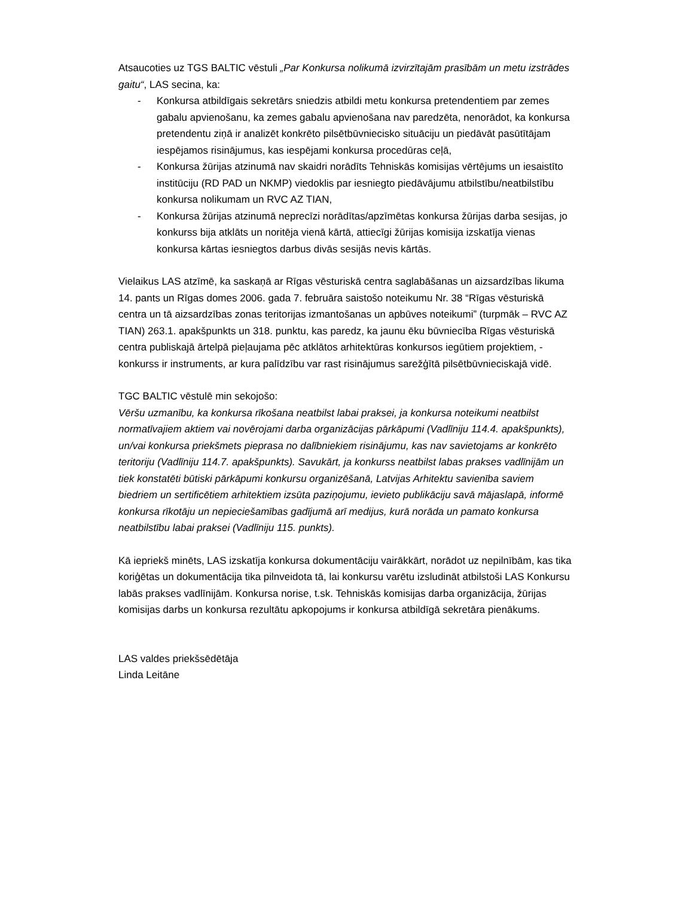Atsaucoties uz TGS BALTIC vēstuli „Par Konkursa nolikumā izvirzītajām prasībām un metu izstrādes gaitu“, LAS secina, ka:
- Konkursa atbildīgais sekretārs sniedzis atbildi metu konkursa pretendentiem par zemes gabalu apvienošanu, ka zemes gabalu apvienošana nav paredzēta, nenorādot, ka konkursa pretendentu ziņā ir analizēt konkrēto pilsētbūvniecisko situāciju un piedāvāt pasūtītājam iespējamos risinājumus, kas iespējami konkursa procedūras ceļā,
- Konkursa žūrijas atzinumā nav skaidri norādīts Tehniskās komisijas vērtējums un iesaistīto institūciju (RD PAD un NKMP) viedoklis par iesniegto piedāvājumu atbilstību/neatbilstību konkursa nolikumam un RVC AZ TIAN,
- Konkursa žūrijas atzinumā neprecīzi norādītas/apzīmētas konkursa žūrijas darba sesijas, jo konkurss bija atklāts un noritēja vienā kārtā, attiecīgi žūrijas komisija izskatīja vienas konkursa kārtas iesniegtos darbus divās sesijās nevis kārtās.
Vielaikus LAS atzīmē, ka saskaņā ar Rīgas vēsturiskā centra saglabāšanas un aizsardzības likuma 14. pants un Rīgas domes 2006. gada 7. februāra saistošo noteikumu Nr. 38 “Rīgas vēsturiskā centra un tā aizsardzības zonas teritorijas izmantošanas un apbūves noteikumi” (turpmāk – RVC AZ TIAN) 263.1. apakšpunkts un 318. punktu, kas paredz, ka jaunu ēku būvniecība Rīgas vēsturiskā centra publiskajā ārtelpā pieļaujama pēc atklātos arhitektūras konkursos iegūtiem projektiem, - konkurss ir instruments, ar kura palīdzību var rast risinājumus sarežģītā pilsētbūvnieciskajā vidē.
TGC BALTIC vēstulē min sekojošo:
Vēršu uzmanību, ka konkursa rīkošana neatbilst labai praksei, ja konkursa noteikumi neatbilst normatīvajiem aktiem vai novērojami darba organizācijas pārkāpumi (Vadlīniju 114.4. apakšpunkts), un/vai konkursa priekšmets pieprasa no dalībniekiem risinājumu, kas nav savietojams ar konkrēto teritoriju (Vadlīniju 114.7. apakšpunkts). Savukārt, ja konkurss neatbilst labas prakses vadlīnijām un tiek konstatēti būtiski pārkāpumi konkursu organizēšanā, Latvijas Arhitektu savienība saviem biedriem un sertificētiem arhitektiem izsūta paziņojumu, ievieto publikāciju savā mājaslapā, informē konkursa rīkotāju un nepieciešamības gadījumā arī medijus, kurā norāda un pamato konkursa neatbilstību labai praksei (Vadlīniju 115. punkts).
Kā iepriekš minēts, LAS izskatīja konkursa dokumentāciju vairākkārt, norādot uz nepilnībām, kas tika koriģētas un dokumentācija tika pilnveidota tā, lai konkursu varētu izsludināt atbilstoši LAS Konkursu labās prakses vadlīnijām. Konkursa norise, t.sk. Tehniskās komisijas darba organizācija, žūrijas komisijas darbs un konkursa rezultātu apkopojums ir konkursa atbildīgā sekretāra pienākums.
LAS valdes priekšsēdētāja
Linda Leitāne